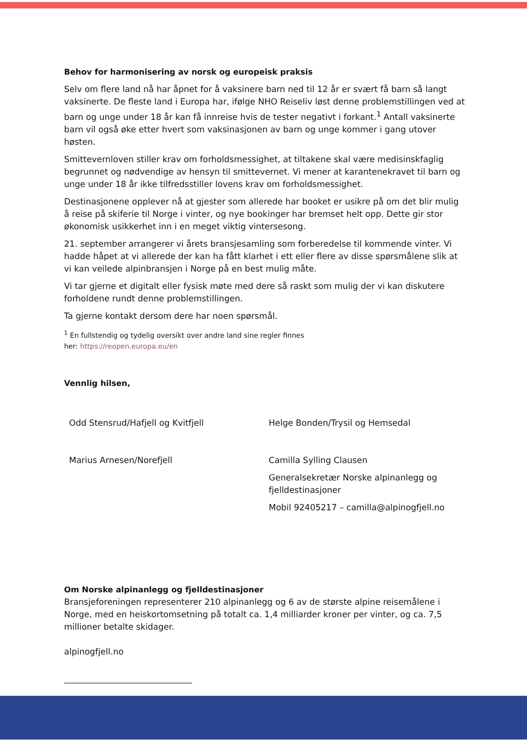Behov for harmonisering av norsk og europeisk praksis
Selv om flere land nå har åpnet for å vaksinere barn ned til 12 år er svært få barn så langt vaksinerte. De fleste land i Europa har, ifølge NHO Reiseliv løst denne problemstillingen ved at barn og unge under 18 år kan få innreise hvis de tester negativt i forkant.<sup>1</sup> Antall vaksinerte barn vil også øke etter hvert som vaksinasjonen av barn og unge kommer i gang utover høsten.
Smittevernloven stiller krav om forholdsmessighet, at tiltakene skal være medisinskfaglig begrunnet og nødvendige av hensyn til smittevernet. Vi mener at karantenekravet til barn og unge under 18 år ikke tilfredsstiller lovens krav om forholdsmessighet.
Destinasjonene opplever nå at gjester som allerede har booket er usikre på om det blir mulig å reise på skiferie til Norge i vinter, og nye bookinger har bremset helt opp. Dette gir stor økonomisk usikkerhet inn i en meget viktig vintersesong.
21. september arrangerer vi årets bransjesamling som forberedelse til kommende vinter. Vi hadde håpet at vi allerede der kan ha fått klarhet i ett eller flere av disse spørsmålene slik at vi kan veilede alpinbransjen i Norge på en best mulig måte.
Vi tar gjerne et digitalt eller fysisk møte med dere så raskt som mulig der vi kan diskutere forholdene rundt denne problemstillingen.
Ta gjerne kontakt dersom dere har noen spørsmål.
<sup>1</sup> En fullstendig og tydelig oversikt over andre land sine regler finnes
her: https://reopen.europa.eu/en
Vennlig hilsen,
Odd Stensrud/Hafjell og Kvitfjell
Helge Bonden/Trysil og Hemsedal
Marius Arnesen/Norefjell
Camilla Sylling Clausen
Generalsekretær Norske alpinanlegg og fjelldestinasjoner
Mobil 92405217 – camilla@alpinogfjell.no
Om Norske alpinanlegg og fjelldestinasjoner
Bransjeforeningen representerer 210 alpinanlegg og 6 av de største alpine reisemålene i Norge, med en heiskortomsetning på totalt ca. 1,4 milliarder kroner per vinter, og ca. 7,5 millioner betalte skidager.
alpinogfjell.no